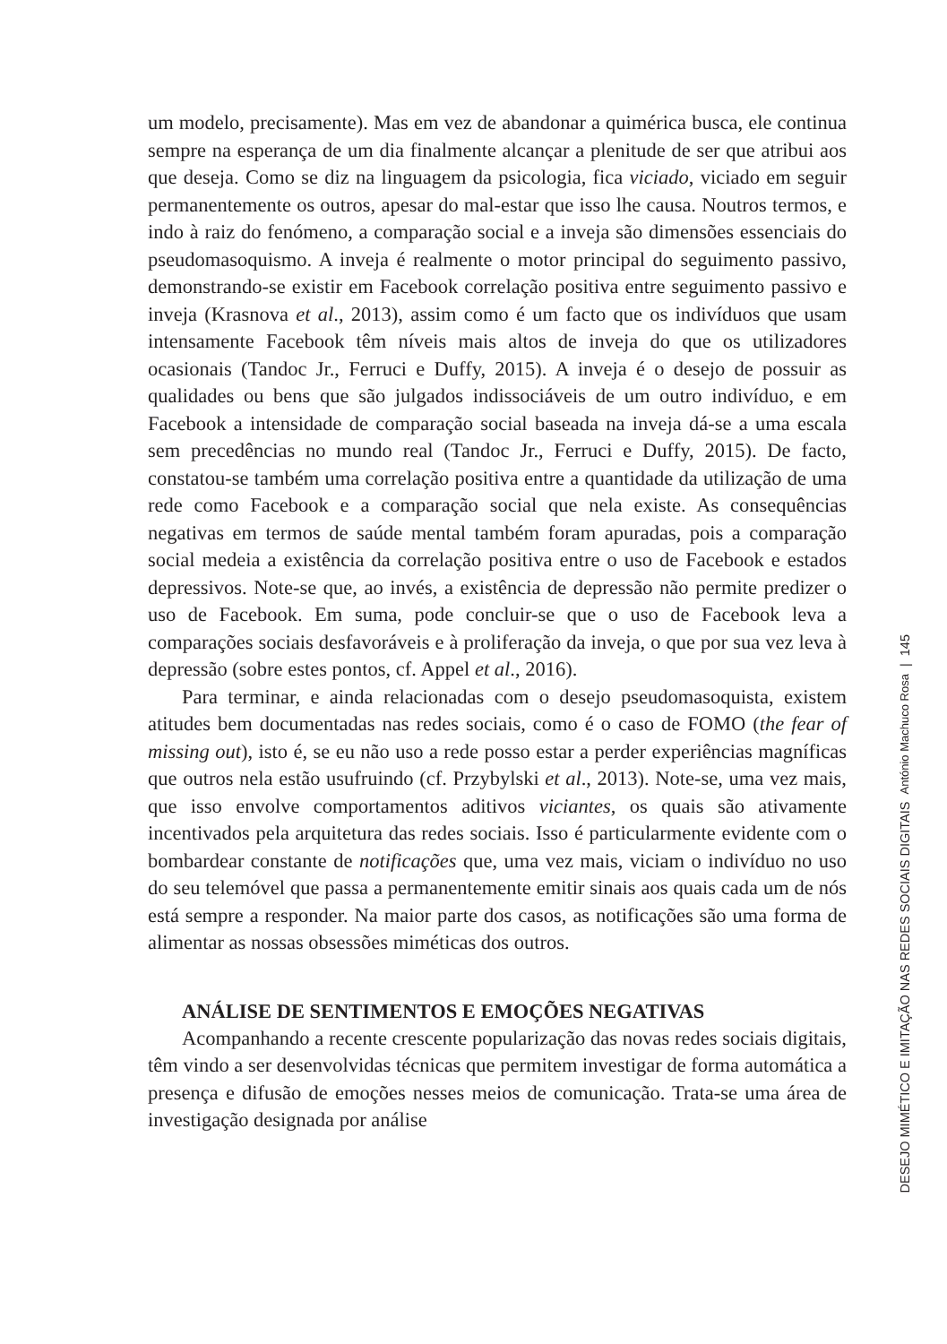um modelo, precisamente). Mas em vez de abandonar a quimérica busca, ele continua sempre na esperança de um dia finalmente alcançar a plenitude de ser que atribui aos que deseja. Como se diz na linguagem da psicologia, fica viciado, viciado em seguir permanentemente os outros, apesar do mal-estar que isso lhe causa. Noutros termos, e indo à raiz do fenómeno, a comparação social e a inveja são dimensões essenciais do pseudomasoquismo. A inveja é realmente o motor principal do seguimento passivo, demonstrando-se existir em Facebook correlação positiva entre seguimento passivo e inveja (Krasnova et al., 2013), assim como é um facto que os indivíduos que usam intensamente Facebook têm níveis mais altos de inveja do que os utilizadores ocasionais (Tandoc Jr., Ferruci e Duffy, 2015). A inveja é o desejo de possuir as qualidades ou bens que são julgados indissociáveis de um outro indivíduo, e em Facebook a intensidade de comparação social baseada na inveja dá-se a uma escala sem precedências no mundo real (Tandoc Jr., Ferruci e Duffy, 2015). De facto, constatou-se também uma correlação positiva entre a quantidade da utilização de uma rede como Facebook e a comparação social que nela existe. As consequências negativas em termos de saúde mental também foram apuradas, pois a comparação social medeia a existência da correlação positiva entre o uso de Facebook e estados depressivos. Note-se que, ao invés, a existência de depressão não permite predizer o uso de Facebook. Em suma, pode concluir-se que o uso de Facebook leva a comparações sociais desfavoráveis e à proliferação da inveja, o que por sua vez leva à depressão (sobre estes pontos, cf. Appel et al., 2016).
Para terminar, e ainda relacionadas com o desejo pseudomasoquista, existem atitudes bem documentadas nas redes sociais, como é o caso de FOMO (the fear of missing out), isto é, se eu não uso a rede posso estar a perder experiências magníficas que outros nela estão usufruindo (cf. Przybylski et al., 2013). Note-se, uma vez mais, que isso envolve comportamentos aditivos viciantes, os quais são ativamente incentivados pela arquitetura das redes sociais. Isso é particularmente evidente com o bombardear constante de notificações que, uma vez mais, viciam o indivíduo no uso do seu telemóvel que passa a permanentemente emitir sinais aos quais cada um de nós está sempre a responder. Na maior parte dos casos, as notificações são uma forma de alimentar as nossas obsessões miméticas dos outros.
ANÁLISE DE SENTIMENTOS E EMOÇÕES NEGATIVAS
Acompanhando a recente crescente popularização das novas redes sociais digitais, têm vindo a ser desenvolvidas técnicas que permitem investigar de forma automática a presença e difusão de emoções nesses meios de comunicação. Trata-se uma área de investigação designada por análise
DESEJO MIMÉTICO E IMITAÇÃO NAS REDES SOCIAIS DIGITAIS António Machuco Rosa | 145